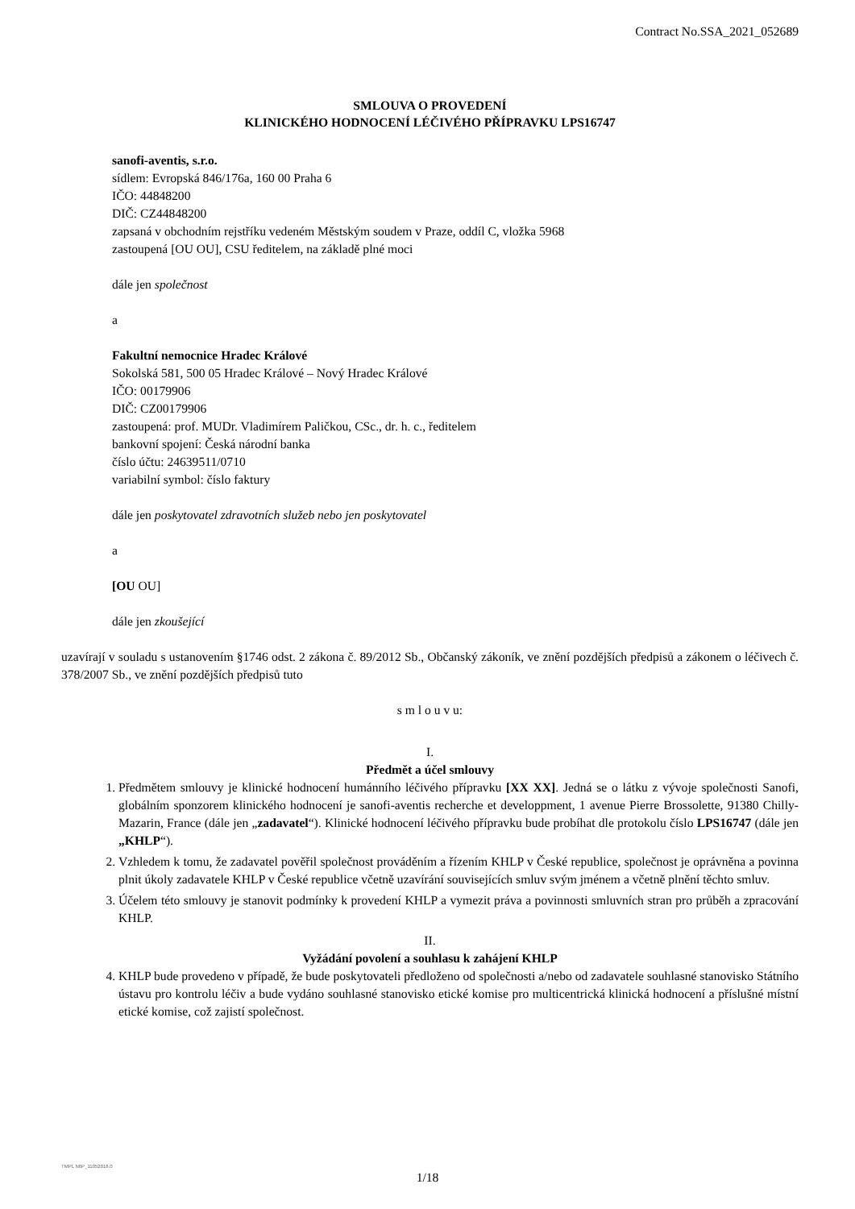Contract No.SSA_2021_052689
SMLOUVA O PROVEDENÍ
KLINICKÉHO HODNOCENÍ LÉČIVÉHO PŘÍPRAVKU LPS16747
sanofi-aventis, s.r.o.
sídlem: Evropská 846/176a, 160 00 Praha 6
IČO: 44848200
DIČ: CZ44848200
zapsaná v obchodním rejstříku vedeném Městským soudem v Praze, oddíl C, vložka 5968
zastoupená [OU OU], CSU ředitelem, na základě plné moci
dále jen společnost
a
Fakultní nemocnice Hradec Králové
Sokolská 581, 500 05 Hradec Králové – Nový Hradec Králové
IČO: 00179906
DIČ: CZ00179906
zastoupená: prof. MUDr. Vladimírem Paličkou, CSc., dr. h. c., ředitelem
bankovní spojení: Česká národní banka
číslo účtu: 24639511/0710
variabilní symbol: číslo faktury
dále jen poskytovatel zdravotních služeb nebo jen poskytovatel
a
[OU OU]
dále jen zkoušející
uzavírají v souladu s ustanovením §1746 odst. 2 zákona č. 89/2012 Sb., Občanský zákoník, ve znění pozdějších předpisů a zákonem o léčivech č. 378/2007 Sb., ve znění pozdějších předpisů tuto
s m l o u v u:
I.
Předmět a účel smlouvy
1. Předmětem smlouvy je klinické hodnocení humánního léčivého přípravku [XX XX]. Jedná se o látku z vývoje společnosti Sanofi, globálním sponzorem klinického hodnocení je sanofi-aventis recherche et developpment, 1 avenue Pierre Brossolette, 91380 Chilly-Mazarin, France (dále jen „zadavatel“). Klinické hodnocení léčivého přípravku bude probíhat dle protokolu číslo LPS16747 (dále jen „KHLP“).
2. Vzhledem k tomu, že zadavatel pověřil společnost prováděním a řízením KHLP v České republice, společnost je oprávněna a povinna plnit úkoly zadavatele KHLP v České republice včetně uzavírání souvisejících smluv svým jménem a včetně plnění těchto smluv.
3. Účelem této smlouvy je stanovit podmínky k provedení KHLP a vymezit práva a povinnosti smluvních stran pro průběh a zpracování KHLP.
II.
Vyžádání povolení a souhlasu k zahájení KHLP
4. KHLP bude provedeno v případě, že bude poskytovateli předloženo od společnosti a/nebo od zadavatele souhlasné stanovisko Státního ústavu pro kontrolu léčiv a bude vydáno souhlasné stanovisko etické komise pro multicentrická klinická hodnocení a příslušné místní etické komise, což zajistí společnost.
TMPL N6P_11052018.0
1/18